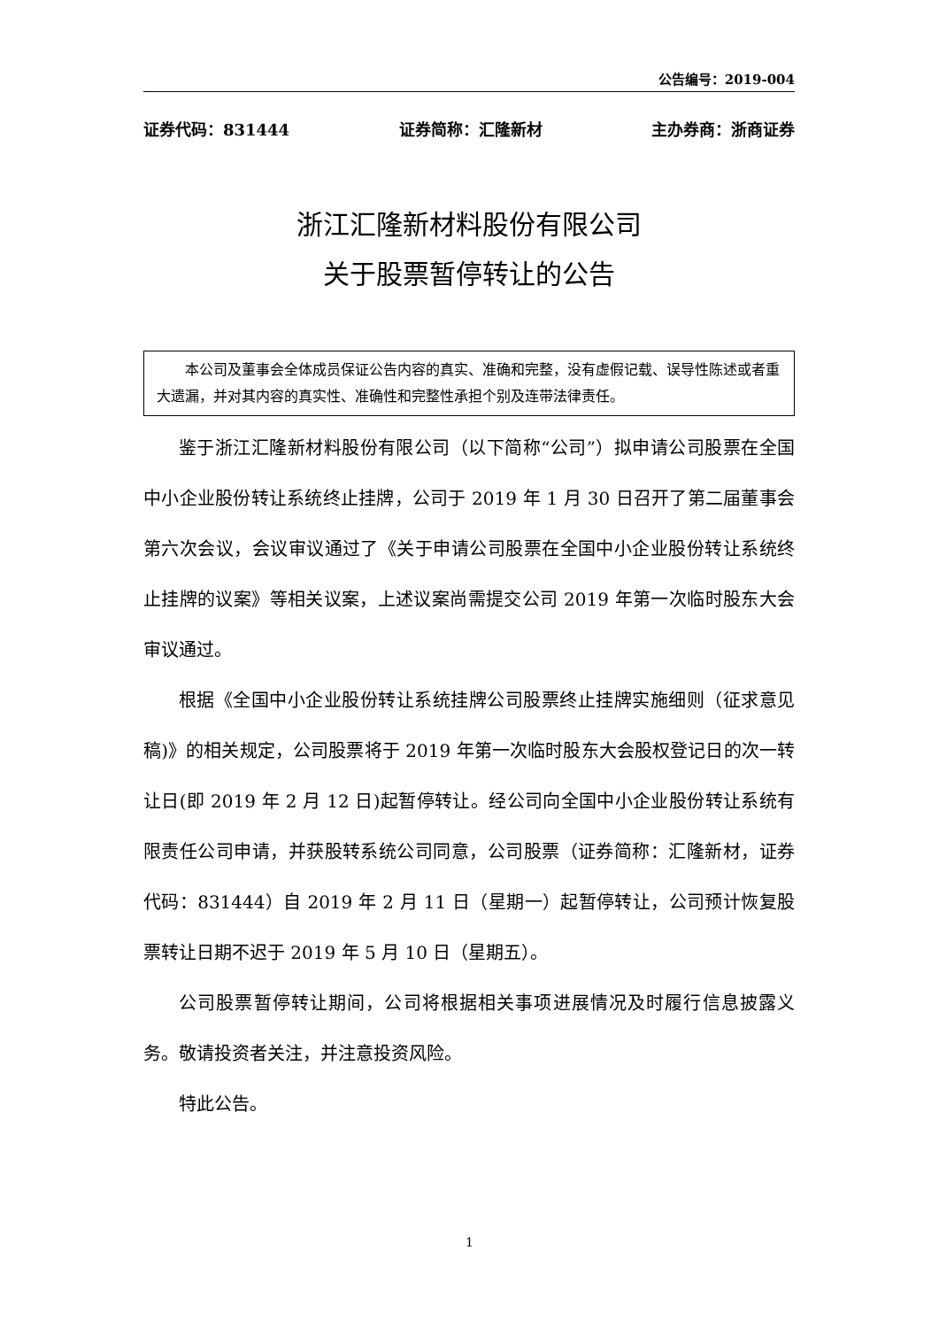公告编号：2019-004
证券代码：831444 证券简称：汇隆新材 主办券商：浙商证券
浙江汇隆新材料股份有限公司
关于股票暂停转让的公告
本公司及董事会全体成员保证公告内容的真实、准确和完整，没有虚假记载、误导性陈述或者重大遗漏，并对其内容的真实性、准确性和完整性承担个别及连带法律责任。
鉴于浙江汇隆新材料股份有限公司（以下简称“公司”）拟申请公司股票在全国中小企业股份转让系统终止挂牌，公司于 2019 年 1 月 30 日召开了第二届董事会第六次会议，会议审议通过了《关于申请公司股票在全国中小企业股份转让系统终止挂牌的议案》等相关议案，上述议案尚需提交公司 2019 年第一次临时股东大会审议通过。
根据《全国中小企业股份转让系统挂牌公司股票终止挂牌实施细则（征求意见稿)》的相关规定，公司股票将于 2019 年第一次临时股东大会股权登记日的次一转让日(即 2019 年 2 月 12 日)起暂停转让。经公司向全国中小企业股份转让系统有限责任公司申请，并获股转系统公司同意，公司股票（证券简称：汇隆新材，证券代码：831444）自 2019 年 2 月 11 日（星期一）起暂停转让，公司预计恢复股票转让日期不迟于 2019 年 5 月 10 日（星期五）。
公司股票暂停转让期间，公司将根据相关事项进展情况及时履行信息披露义务。敬请投资者关注，并注意投资风险。
特此公告。
1